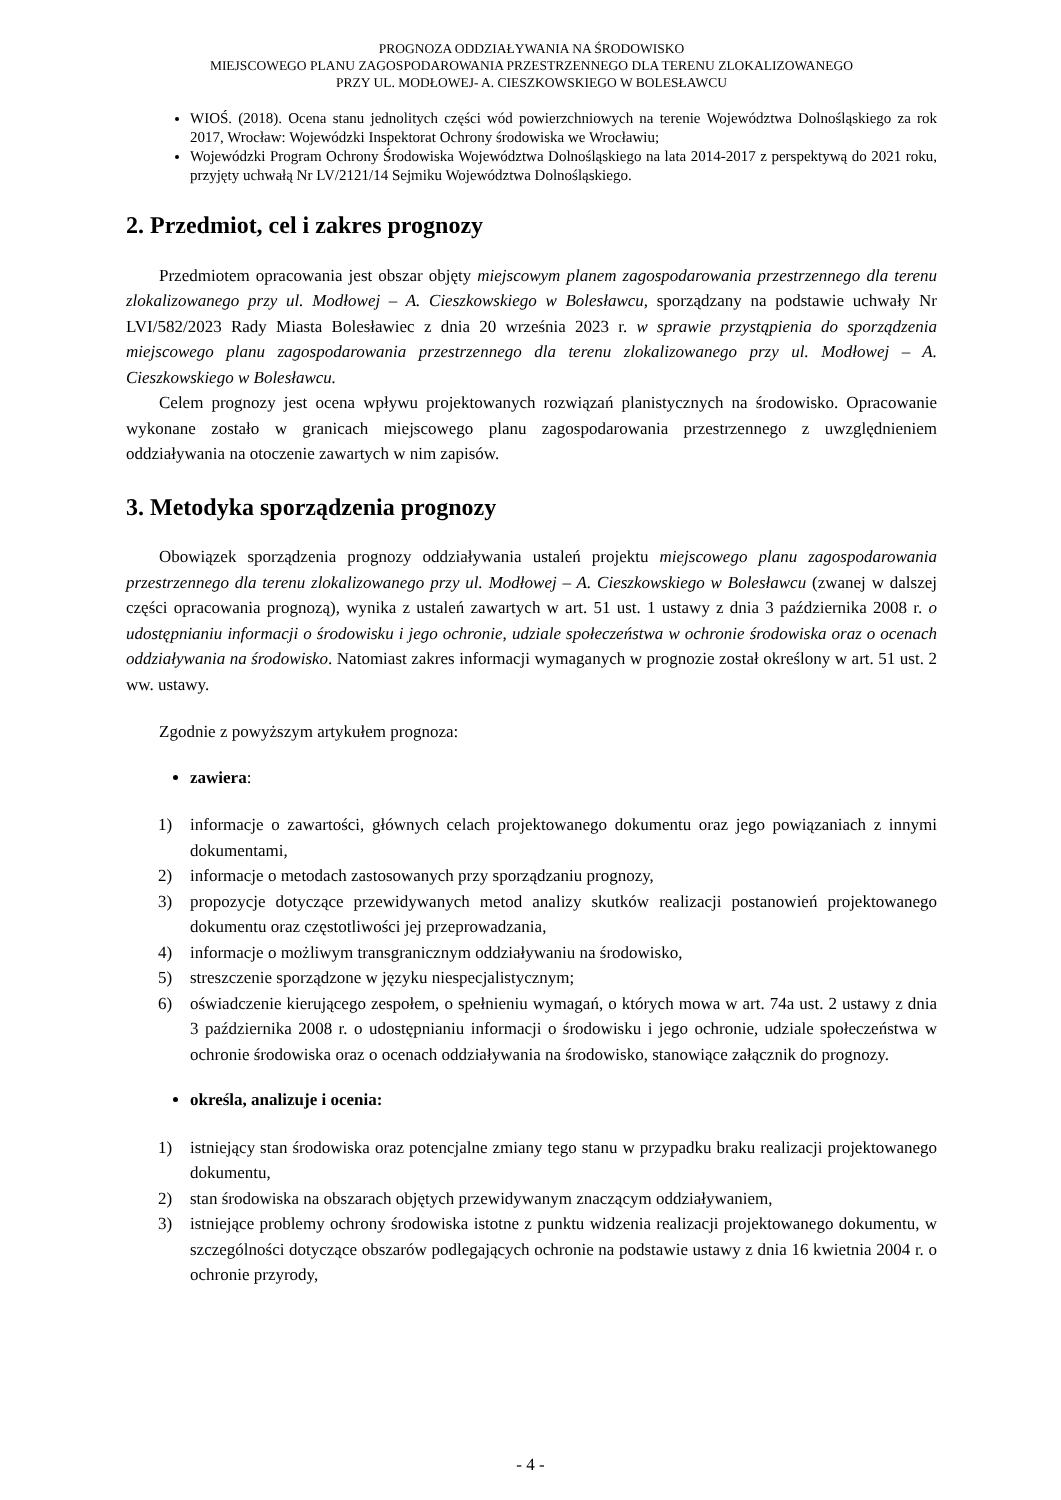PROGNOZA ODDZIAŁYWANIA NA ŚRODOWISKO
MIEJSCOWEGO PLANU ZAGOSPODAROWANIA PRZESTRZENNEGO DLA TERENU ZLOKALIZOWANEGO
PRZY UL. MODŁOWEJ- A. CIESZKOWSKIEGO W BOLESŁAWCU
WIOŚ. (2018). Ocena stanu jednolitych części wód powierzchniowych na terenie Województwa Dolnośląskiego za rok 2017, Wrocław: Wojewódzki Inspektorat Ochrony środowiska we Wrocławiu;
Wojewódzki Program Ochrony Środowiska Województwa Dolnośląskiego na lata 2014-2017 z perspektywą do 2021 roku, przyjęty uchwałą Nr LV/2121/14 Sejmiku Województwa Dolnośląskiego.
2. Przedmiot, cel i zakres prognozy
Przedmiotem opracowania jest obszar objęty miejscowym planem zagospodarowania przestrzennego dla terenu zlokalizowanego przy ul. Modłowej – A. Cieszkowskiego w Bolesławcu, sporządzany na podstawie uchwały Nr LVI/582/2023 Rady Miasta Bolesławiec z dnia 20 września 2023 r. w sprawie przystąpienia do sporządzenia miejscowego planu zagospodarowania przestrzennego dla terenu zlokalizowanego przy ul. Modłowej – A. Cieszkowskiego w Bolesławcu.
Celem prognozy jest ocena wpływu projektowanych rozwiązań planistycznych na środowisko. Opracowanie wykonane zostało w granicach miejscowego planu zagospodarowania przestrzennego z uwzględnieniem oddziaływania na otoczenie zawartych w nim zapisów.
3. Metodyka sporządzenia prognozy
Obowiązek sporządzenia prognozy oddziaływania ustaleń projektu miejscowego planu zagospodarowania przestrzennego dla terenu zlokalizowanego przy ul. Modłowej – A. Cieszkowskiego w Bolesławcu (zwanej w dalszej części opracowania prognozą), wynika z ustaleń zawartych w art. 51 ust. 1 ustawy z dnia 3 października 2008 r. o udostępnianiu informacji o środowisku i jego ochronie, udziale społeczeństwa w ochronie środowiska oraz o ocenach oddziaływania na środowisko. Natomiast zakres informacji wymaganych w prognozie został określony w art. 51 ust. 2 ww. ustawy.
Zgodnie z powyższym artykułem prognoza:
zawiera:
1) informacje o zawartości, głównych celach projektowanego dokumentu oraz jego powiązaniach z innymi dokumentami,
2) informacje o metodach zastosowanych przy sporządzaniu prognozy,
3) propozycje dotyczące przewidywanych metod analizy skutków realizacji postanowień projektowanego dokumentu oraz częstotliwości jej przeprowadzania,
4) informacje o możliwym transgranicznym oddziaływaniu na środowisko,
5) streszczenie sporządzone w języku niespecjalistycznym;
6) oświadczenie kierującego zespołem, o spełnieniu wymagań, o których mowa w art. 74a ust. 2 ustawy z dnia 3 października 2008 r. o udostępnianiu informacji o środowisku i jego ochronie, udziale społeczeństwa w ochronie środowiska oraz o ocenach oddziaływania na środowisko, stanowiące załącznik do prognozy.
określa, analizuje i ocenia:
1) istniejący stan środowiska oraz potencjalne zmiany tego stanu w przypadku braku realizacji projektowanego dokumentu,
2) stan środowiska na obszarach objętych przewidywanym znaczącym oddziaływaniem,
3) istniejące problemy ochrony środowiska istotne z punktu widzenia realizacji projektowanego dokumentu, w szczególności dotyczące obszarów podlegających ochronie na podstawie ustawy z dnia 16 kwietnia 2004 r. o ochronie przyrody,
- 4 -